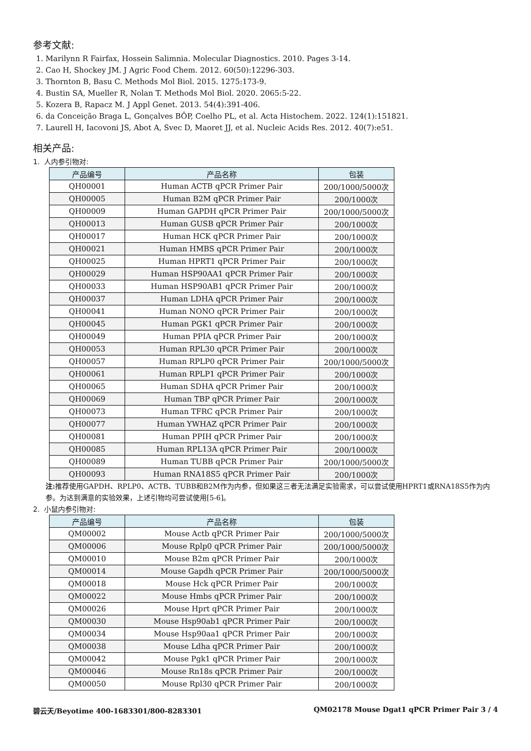参考文献:
1. Marilynn R Fairfax, Hossein Salimnia. Molecular Diagnostics. 2010. Pages 3-14.
2. Cao H, Shockey JM. J Agric Food Chem. 2012. 60(50):12296-303.
3. Thornton B, Basu C. Methods Mol Biol. 2015. 1275:173-9.
4. Bustin SA, Mueller R, Nolan T. Methods Mol Biol. 2020. 2065:5-22.
5. Kozera B, Rapacz M. J Appl Genet. 2013. 54(4):391-406.
6. da Conceição Braga L, Gonçalves BÔP, Coelho PL, et al. Acta Histochem. 2022. 124(1):151821.
7. Laurell H, Iacovoni JS, Abot A, Svec D, Maoret JJ, et al. Nucleic Acids Res. 2012. 40(7):e51.
相关产品:
1. 人内参引物对:
| 产品编号 | 产品名称 | 包装 |
| --- | --- | --- |
| QH00001 | Human ACTB qPCR Primer Pair | 200/1000/5000次 |
| QH00005 | Human B2M qPCR Primer Pair | 200/1000次 |
| QH00009 | Human GAPDH qPCR Primer Pair | 200/1000/5000次 |
| QH00013 | Human GUSB qPCR Primer Pair | 200/1000次 |
| QH00017 | Human HCK qPCR Primer Pair | 200/1000次 |
| QH00021 | Human HMBS qPCR Primer Pair | 200/1000次 |
| QH00025 | Human HPRT1 qPCR Primer Pair | 200/1000次 |
| QH00029 | Human HSP90AA1 qPCR Primer Pair | 200/1000次 |
| QH00033 | Human HSP90AB1 qPCR Primer Pair | 200/1000次 |
| QH00037 | Human LDHA qPCR Primer Pair | 200/1000次 |
| QH00041 | Human NONO qPCR Primer Pair | 200/1000次 |
| QH00045 | Human PGK1 qPCR Primer Pair | 200/1000次 |
| QH00049 | Human PPIA qPCR Primer Pair | 200/1000次 |
| QH00053 | Human RPL30 qPCR Primer Pair | 200/1000次 |
| QH00057 | Human RPLP0 qPCR Primer Pair | 200/1000/5000次 |
| QH00061 | Human RPLP1 qPCR Primer Pair | 200/1000次 |
| QH00065 | Human SDHA qPCR Primer Pair | 200/1000次 |
| QH00069 | Human TBP qPCR Primer Pair | 200/1000次 |
| QH00073 | Human TFRC qPCR Primer Pair | 200/1000次 |
| QH00077 | Human YWHAZ qPCR Primer Pair | 200/1000次 |
| QH00081 | Human PPIH qPCR Primer Pair | 200/1000次 |
| QH00085 | Human RPL13A qPCR Primer Pair | 200/1000次 |
| QH00089 | Human TUBB qPCR Primer Pair | 200/1000/5000次 |
| QH00093 | Human RNA18S5 qPCR Primer Pair | 200/1000次 |
注: 推荐使用GAPDH、RPLP0、ACTB、TUBB和B2M作为内参，但如果这三者无法满足实验需求，可以尝试使用HPRT1或RNA18S5作为内参。为达到满意的实验效果，上述引物均可尝试使用[5-6]。
2. 小鼠内参引物对:
| 产品编号 | 产品名称 | 包装 |
| --- | --- | --- |
| QM00002 | Mouse Actb qPCR Primer Pair | 200/1000/5000次 |
| QM00006 | Mouse Rplp0 qPCR Primer Pair | 200/1000/5000次 |
| QM00010 | Mouse B2m qPCR Primer Pair | 200/1000次 |
| QM00014 | Mouse Gapdh qPCR Primer Pair | 200/1000/5000次 |
| QM00018 | Mouse Hck qPCR Primer Pair | 200/1000次 |
| QM00022 | Mouse Hmbs qPCR Primer Pair | 200/1000次 |
| QM00026 | Mouse Hprt qPCR Primer Pair | 200/1000次 |
| QM00030 | Mouse Hsp90ab1 qPCR Primer Pair | 200/1000次 |
| QM00034 | Mouse Hsp90aa1 qPCR Primer Pair | 200/1000次 |
| QM00038 | Mouse Ldha qPCR Primer Pair | 200/1000次 |
| QM00042 | Mouse Pgk1 qPCR Primer Pair | 200/1000次 |
| QM00046 | Mouse Rn18s qPCR Primer Pair | 200/1000次 |
| QM00050 | Mouse Rpl30 qPCR Primer Pair | 200/1000次 |
碧云天/Beyotime 400-1683301/800-8283301 QM02178 Mouse Dgat1 qPCR Primer Pair 3 / 4